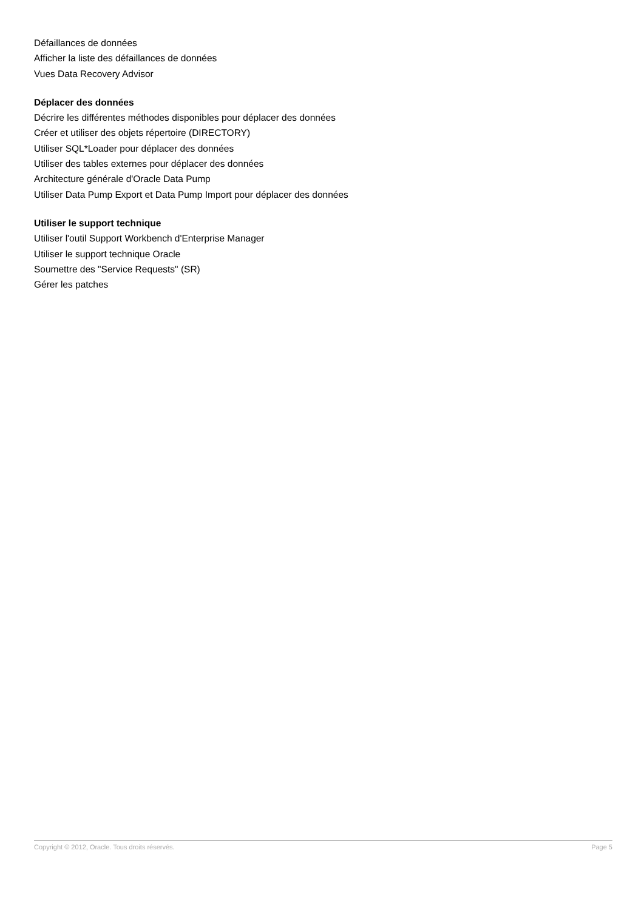Défaillances de données
Afficher la liste des défaillances de données
Vues Data Recovery Advisor
Déplacer des données
Décrire les différentes méthodes disponibles pour déplacer des données
Créer et utiliser des objets répertoire (DIRECTORY)
Utiliser SQL*Loader pour déplacer des données
Utiliser des tables externes pour déplacer des données
Architecture générale d'Oracle Data Pump
Utiliser Data Pump Export et Data Pump Import pour déplacer des données
Utiliser le support technique
Utiliser l'outil Support Workbench d'Enterprise Manager
Utiliser le support technique Oracle
Soumettre des "Service Requests" (SR)
Gérer les patches
Copyright © 2012, Oracle. Tous droits réservés. Page 5